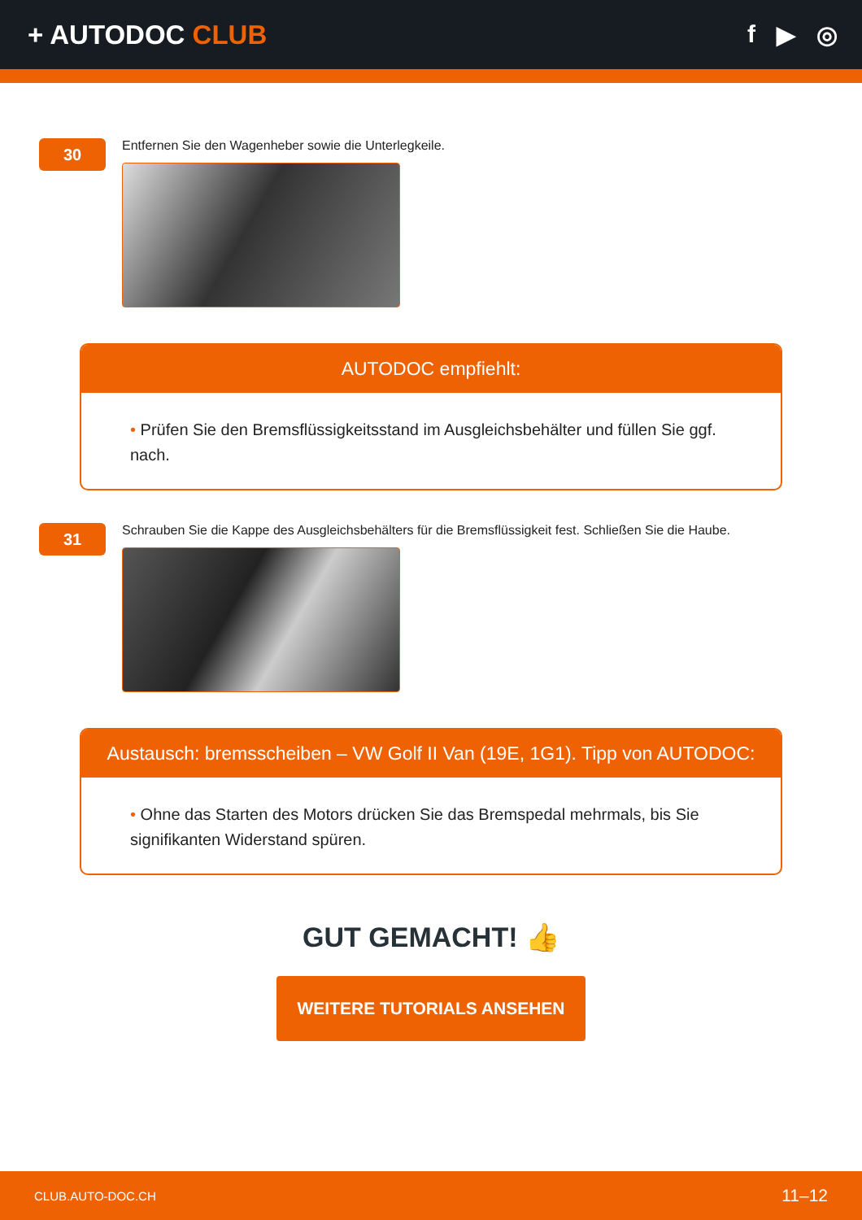+ AUTODOC CLUB f ▶ ◎
30
Entfernen Sie den Wagenheber sowie die Unterlegkeile.
AUTODOC empfiehlt:
• Prüfen Sie den Bremsflüssigkeitsstand im Ausgleichsbehälter und füllen Sie ggf. nach.
31
Schrauben Sie die Kappe des Ausgleichsbehälters für die Bremsflüssigkeit fest. Schließen Sie die Haube.
Austausch: bremsscheiben – VW Golf II Van (19E, 1G1). Tipp von AUTODOC:
• Ohne das Starten des Motors drücken Sie das Bremspedal mehrmals, bis Sie signifikanten Widerstand spüren.
GUT GEMACHT! 👍
WEITERE TUTORIALS ANSEHEN
CLUB.AUTO-DOC.CH 11–12